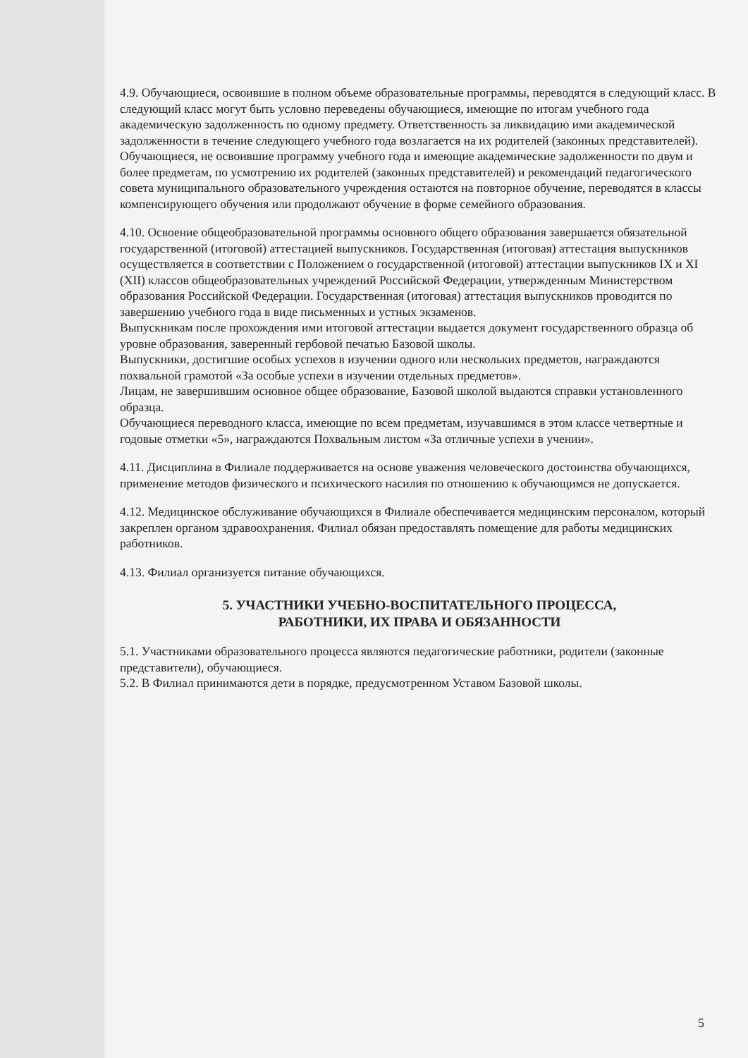4.9. Обучающиеся, освоившие в полном объеме образовательные программы, переводятся в следующий класс. В следующий класс могут быть условно переведены обучающиеся, имеющие по итогам учебного года академическую задолженность по одному предмету. Ответственность за ликвидацию ими академической задолженности в течение следующего учебного года возлагается на их родителей (законных представителей). Обучающиеся, не освоившие программу учебного года и имеющие академические задолженности по двум и более предметам, по усмотрению их родителей (законных представителей) и рекомендаций педагогического совета муниципального образовательного учреждения остаются на повторное обучение, переводятся в классы компенсирующего обучения или продолжают обучение в форме семейного образования.
4.10. Освоение общеобразовательной программы основного общего образования завершается обязательной государственной (итоговой) аттестацией выпускников. Государственная (итоговая) аттестация выпускников осуществляется в соответствии с Положением о государственной (итоговой) аттестации выпускников IX и XI (XII) классов общеобразовательных учреждений Российской Федерации, утвержденным Министерством образования Российской Федерации. Государственная (итоговая) аттестация выпускников проводится по завершению учебного года в виде письменных и устных экзаменов.
Выпускникам после прохождения ими итоговой аттестации выдается документ государственного образца об уровне образования, заверенный гербовой печатью Базовой школы.
Выпускники, достигшие особых успехов в изучении одного или нескольких предметов, награждаются похвальной грамотой «За особые успехи в изучении отдельных предметов».
Лицам, не завершившим основное общее образование, Базовой школой выдаются справки установленного образца.
Обучающиеся переводного класса, имеющие по всем предметам, изучавшимся в этом классе четвертные и годовые отметки «5», награждаются Похвальным листом «За отличные успехи в учении».
4.11. Дисциплина в Филиале поддерживается на основе уважения человеческого достоинства обучающихся, применение методов физического и психического насилия по отношению к обучающимся не допускается.
4.12. Медицинское обслуживание обучающихся в Филиале обеспечивается медицинским персоналом, который закреплен органом здравоохранения. Филиал обязан предоставлять помещение для работы медицинских работников.
4.13. Филиал организуется питание обучающихся.
5. УЧАСТНИКИ УЧЕБНО-ВОСПИТАТЕЛЬНОГО ПРОЦЕССА,
РАБОТНИКИ, ИХ ПРАВА И ОБЯЗАННОСТИ
5.1. Участниками образовательного процесса являются педагогические работники, родители (законные представители), обучающиеся.
5.2. В Филиал принимаются дети в порядке, предусмотренном Уставом Базовой школы.
5